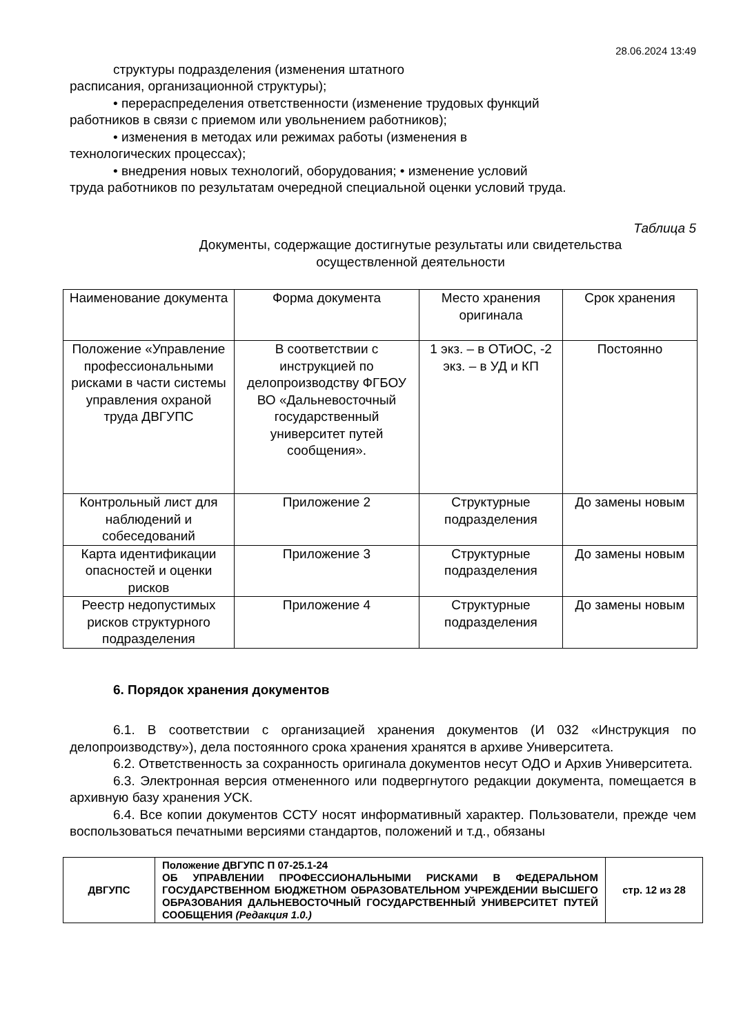28.06.2024 13:49
структуры подразделения (изменения штатного
расписания, организационной структуры);
• перераспределения ответственности (изменение трудовых функций
работников в связи с приемом или увольнением работников);
• изменения в методах или режимах работы (изменения в
технологических процессах);
• внедрения новых технологий, оборудования; • изменение условий
труда работников по результатам очередной специальной оценки условий труда.
Таблица 5
Документы, содержащие достигнутые результаты или свидетельства
осуществленной деятельности
| Наименование документа | Форма документа | Место хранения оригинала | Срок хранения |
| --- | --- | --- | --- |
| Положение «Управление профессиональными рисками в части системы управления охраной труда ДВГУПС | В соответствии с инструкцией по делопроизводству ФГБОУ ВО «Дальневосточный государственный университет путей сообщения». | 1 экз. – в ОТиОС, -2 экз. – в УД и КП | Постоянно |
| Контрольный лист для наблюдений и собеседований | Приложение 2 | Структурные подразделения | До замены новым |
| Карта идентификации опасностей и оценки рисков | Приложение 3 | Структурные подразделения | До замены новым |
| Реестр недопустимых рисков структурного подразделения | Приложение 4 | Структурные подразделения | До замены новым |
6. Порядок хранения документов
6.1. В соответствии с организацией хранения документов (И 032 «Инструкция по делопроизводству»), дела постоянного срока хранения хранятся в архиве Университета.
6.2. Ответственность за сохранность оригинала документов несут ОДО и Архив Университета.
6.3. Электронная версия отмененного или подвергнутого редакции документа, помещается в архивную базу хранения УСК.
6.4. Все копии документов ССТУ носят информативный характер. Пользователи, прежде чем воспользоваться печатными версиями стандартов, положений и т.д., обязаны
| ДВГУПС | Положение ДВГУПС П 07-25.1-24 ОБ УПРАВЛЕНИИ ПРОФЕССИОНАЛЬНЫМИ РИСКАМИ В ФЕДЕРАЛЬНОМ ГОСУДАРСТВЕННОМ БЮДЖЕТНОМ ОБРАЗОВАТЕЛЬНОМ УЧРЕЖДЕНИИ ВЫСШЕГО ОБРАЗОВАНИЯ ДАЛЬНЕВОСТОЧНЫЙ ГОСУДАРСТВЕННЫЙ УНИВЕРСИТЕТ ПУТЕЙ СООБЩЕНИЯ (Редакция 1.0.) | стр. 12 из 28 |